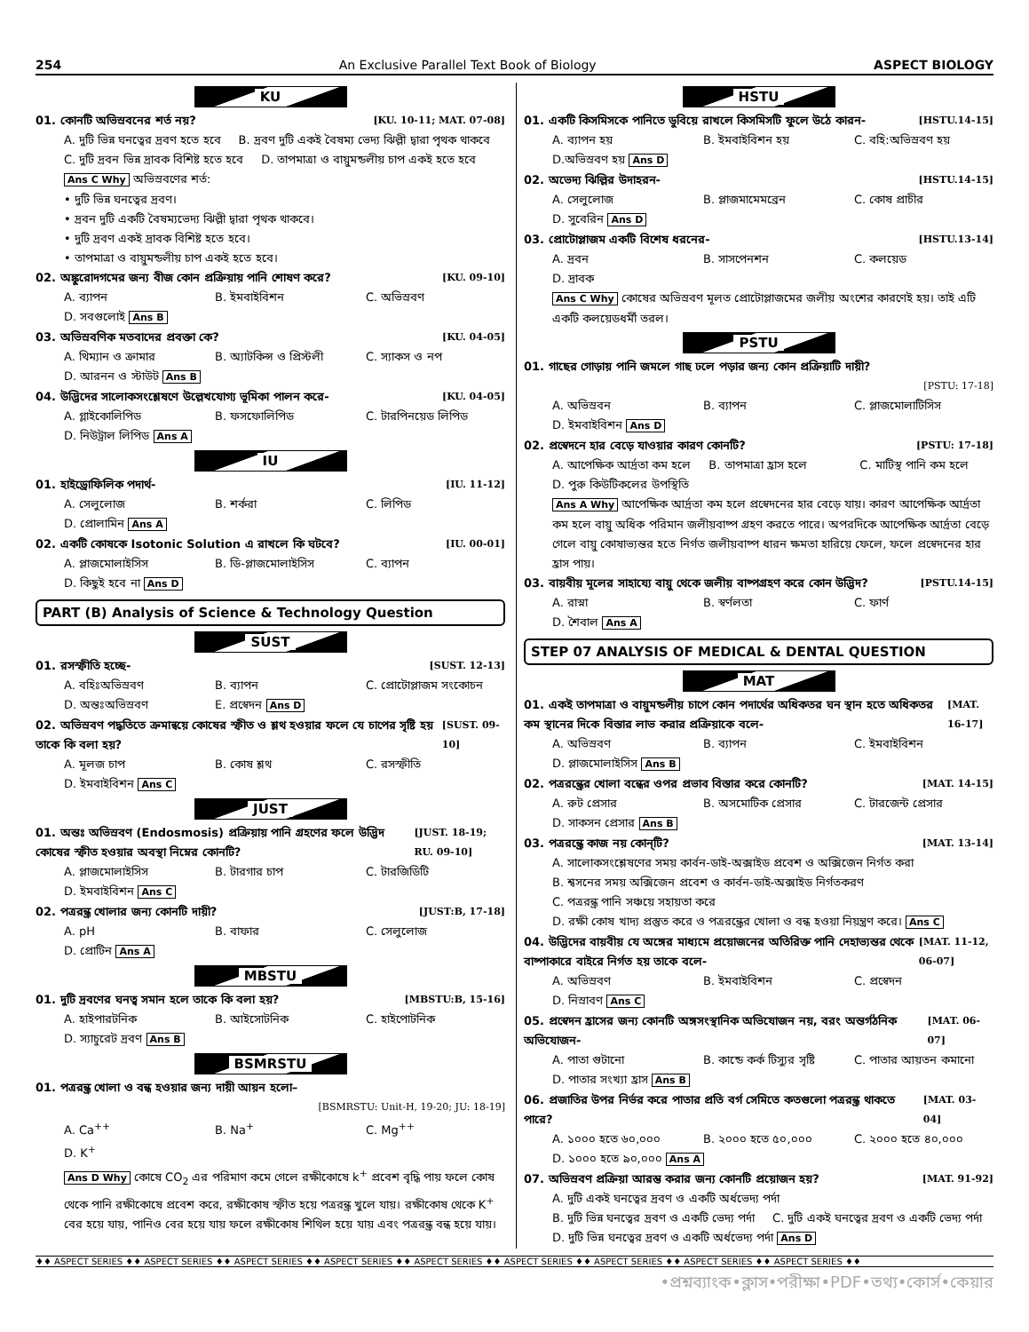254 An Exclusive Parallel Text Book of Biology ASPECT BIOLOGY
KU
01. কোনটি অভিস্রবনের শর্ত নয়? [KU. 10-11; MAT. 07-08]
A. দুটি ভিন্ন ঘনত্বের দ্রবণ হতে হবে
B. দ্রবণ দুটি একই বৈষম্য ভেদ্য ঝিল্লী দ্বারা পৃথক থাকবে
C. দুটি দ্রবন ভিন্ন দ্রাবক বিশিষ্ট হতে হবে
D. তাপমাত্রা ও বায়ুমন্ডলীয় চাপ একই হতে হবে
Ans C Why অভিস্রবণের শর্ত:
• দুটি ভিন্ন ঘনত্বের দ্রবণ।
• দ্রবন দুটি একটি বৈষম্যভেদ্য ঝিল্লী দ্বারা পৃথক থাকবে।
• দুটি দ্রবণ একই দ্রাবক বিশিষ্ট হতে হবে।
• তাপমাত্রা ও বায়ুমন্ডলীয় চাপ একই হতে হবে।
02. অঙ্কুরোদগমের জন্য বীজ কোন প্রক্রিয়ায় পানি শোষণ করে? [KU. 09-10]
A. ব্যাপন B. ইমবাইবিশন C. অভিস্রবণ D. সবগুলোই Ans B
03. অভিস্রবণিক মতবাদের প্রবক্তা কে? [KU. 04-05]
A. থিম্যান ও ক্রামার B. অ্যাটকিন্স ও প্রিস্টলী C. স্যাকস ও নপ D. আরনন ও স্টাউট Ans B
04. উদ্ভিদের সালোকসংশ্লেষণে উল্লেখযোগ্য ভূমিকা পালন করে- [KU. 04-05]
A. গ্লাইকোলিপিড B. ফসফোলিপিড C. টারপিনয়েড লিপিড D. নিউট্রাল লিপিড Ans A
IU
01. হাইড্রোফিলিক পদার্থ- [IU. 11-12]
A. সেলুলোজ B. শর্করা C. লিপিড D. প্রোলামিন Ans A
02. একটি কোষকে Isotonic Solution এ রাখলে কি ঘটবে? [IU. 00-01]
A. প্লাজমোলাইসিস B. ডি-প্লাজমোলাইসিস C. ব্যাপন D. কিছুই হবে না Ans D
PART (B) Analysis of Science & Technology Question
SUST
01. রসস্ফীতি হচ্ছে- [SUST. 12-13]
A. বহিঃঅভিস্রবণ B. ব্যাপন C. প্রোটোপ্লাজম সংকোচন D. অন্তঃঅভিস্রবণ E. প্রস্বেদন Ans D
02. অভিস্রবণ পদ্ধতিতে ক্রমান্বয়ে কোষের স্ফীত ও শ্লথ হওয়ার ফলে যে চাপের সৃষ্টি হয় তাকে কি বলা হয়? [SUST. 09-10]
A. মূলজ চাপ B. কোষ শ্লথ C. রসস্ফীতি D. ইমবাইবিশন Ans C
JUST
01. অন্তঃ অভিস্রবণ (Endosmosis) প্রক্রিয়ায় পানি গ্রহণের ফলে উদ্ভিদ কোষের স্ফীত হওয়ার অবস্থা নিম্নের কোনটি? [JUST. 18-19; RU. 09-10]
A. প্লাজমোলাইসিস B. টারগার চাপ C. টারজিডিটি D. ইমবাইবিশন Ans C
02. পত্ররন্ধ্র খোলার জন্য কোনটি দায়ী? [JUST:B, 17-18]
A. pH B. বাফার C. সেলুলোজ D. প্রোটিন Ans A
MBSTU
01. দুটি দ্রবণের ঘনত্ব সমান হলে তাকে কি বলা হয়? [MBSTU:B, 15-16]
A. হাইপারটনিক B. আইসোটনিক C. হাইপোটনিক D. স্যাচুরেট দ্রবণ Ans B
BSMRSTU
01. পত্ররন্ধ্র খোলা ও বন্ধ হওয়ার জন্য দায়ী আয়ন হলো–
[BSMRSTU: Unit-H, 19-20; JU: 18-19]
A. Ca<sup>++</sup> B. Na<sup>+</sup> C. Mg<sup>++</sup> D. K<sup>+</sup>
Ans D Why কোষে CO<sub>2</sub> এর পরিমাণ কমে গেলে রক্ষীকোষে k<sup>+</sup> প্রবেশ বৃদ্ধি পায় ফলে কোষ থেকে পানি রক্ষীকোষে প্রবেশ করে, রক্ষীকোষ স্ফীত হয়ে পত্ররন্ধ্র খুলে যায়। রক্ষীকোষ থেকে K<sup>+</sup> বের হয়ে যায়, পানিও বের হয়ে যায় ফলে রক্ষীকোষ শিথিল হয়ে যায় এবং পত্ররন্ধ্র বন্ধ হয়ে যায়।
HSTU
01. একটি কিসমিসকে পানিতে ডুবিয়ে রাখলে কিসমিসটি ফুলে উঠে কারন- [HSTU.14-15]
A. ব্যাপন হয় B. ইমবাইবিশন হয় C. বহি:অভিস্রবণ হয় D.অভিস্রবণ হয় Ans D
02. অভেদ্য ঝিল্লির উদাহরন- [HSTU.14-15]
A. সেলুলোজ B. প্লাজমামেমব্রেন C. কোষ প্রাচীর D. সুবেরিন Ans D
03. প্রোটোপ্লাজম একটি বিশেষ ধরনের- [HSTU.13-14]
A. দ্রবন B. সাসপেনশন C. কলয়েড D. দ্রাবক
Ans C Why কোষের অভিস্রবণ মূলত প্রোটোপ্লাজমের জলীয় অংশের কারণেই হয়। তাই এটি একটি কলয়েডধর্মী তরল।
PSTU
01. গাছের গোড়ায় পানি জমলে গাছ ঢলে পড়ার জন্য কোন প্রক্রিয়াটি দায়ী?
[PSTU: 17-18]
A. অভিস্রবন B. ব্যাপন C. প্লাজমোলাটিসিস D. ইমবাইবিশন Ans D
02. প্রস্বেদনে হার বেড়ে যাওয়ার কারণ কোনটি? [PSTU: 17-18]
A. আপেক্ষিক আর্দ্রতা কম হলে B. তাপমাত্রা হ্রাস হলে C. মাটিস্থ পানি কম হলে D. পুরু কিউটিকলের উপস্থিতি
Ans A Why আপেক্ষিক আর্দ্রতা কম হলে প্রস্বেদনের হার বেড়ে যায়। কারণ আপেক্ষিক আর্দ্রতা কম হলে বায়ু অধিক পরিমান জলীয়বাষ্প গ্রহণ করতে পারে। অপরদিকে আপেক্ষিক আর্দ্রতা বেড়ে গেলে বায়ু কোষাভ্যন্তর হতে নির্গত জলীয়বাষ্প ধারন ক্ষমতা হারিয়ে ফেলে, ফলে প্রস্বেদনের হার হ্রাস পায়।
03. বায়বীয় মূলের সাহায্যে বায়ু থেকে জলীয় বাষ্পগ্রহণ করে কোন উদ্ভিদ? [PSTU.14-15]
A. রাস্না B. স্বর্ণলতা C. ফার্ণ D. শৈবাল Ans A
STEP 07 ANALYSIS OF MEDICAL & DENTAL QUESTION
MAT
01. একই তাপমাত্রা ও বায়ুমন্ডলীয় চাপে কোন পদার্থের অধিকতর ঘন স্থান হতে অধিকতর কম স্থানের দিকে বিস্তার লাভ করার প্রক্রিয়াকে বলে- [MAT. 16-17]
A. অভিস্রবণ B. ব্যাপন C. ইমবাইবিশন D. প্লাজমোলাইসিস Ans B
02. পত্ররন্ধ্রের খোলা বন্ধের ওপর প্রভাব বিস্তার করে কোনটি? [MAT. 14-15]
A. রুট প্রেসার B. অসমোটিক প্রেসার C. টারজেন্ট প্রেসার D. সাকসন প্রেসার Ans B
03. পত্ররন্ধ্রে কাজ নয় কোন্‌টি? [MAT. 13-14]
A. সালোকসংশ্লেষণের সময় কার্বন-ডাই-অক্সাইড প্রবেশ ও অক্সিজেন নির্গত করা
B. শ্বসনের সময় অক্সিজেন প্রবেশ ও কার্বন-ডাই-অক্সাইড নির্গতকরণ
C. পত্ররন্ধ্র পানি সঞ্চয়ে সহায়তা করে
D. রক্ষী কোষ খাদ্য প্রস্তুত করে ও পত্ররন্ধ্রের খোলা ও বন্ধ হওয়া নিয়ন্ত্রণ করে। Ans C
04. উদ্ভিদের বায়বীয় যে অঙ্গের মাধ্যমে প্রয়োজনের অতিরিক্ত পানি দেহাভ্যন্তর থেকে বাষ্পাকারে বাইরে নির্গত হয় তাকে বলে- [MAT. 11-12, 06-07]
A. অভিস্রবণ B. ইমবাইবিশন C. প্রস্বেদন D. নিস্রাবণ Ans C
05. প্রস্বেদন হ্রাসের জন্য কোনটি অঙ্গসংস্থানিক অভিযোজন নয়, বরং অন্তর্গঠনিক অভিযোজন- [MAT. 06-07]
A. পাতা গুটানো B. কান্ডে কর্ক টিস্যুর সৃষ্টি C. পাতার আয়তন কমানো D. পাতার সংখ্যা হ্রাস Ans B
06. প্রজাতির উপর নির্ভর করে পাতার প্রতি বর্গ সেমিতে কতগুলো পত্ররন্ধ্র থাকতে পারে? [MAT. 03-04]
A. ১০০০ হতে ৬০,০০০ B. ২০০০ হতে ৫০,০০০ C. ২০০০ হতে ৪০,০০০ D. ১০০০ হতে ৯০,০০০ Ans A
07. অভিস্রবণ প্রক্রিয়া আরম্ভ করার জন্য কোনটি প্রয়োজন হয়? [MAT. 91-92]
A. দুটি একই ঘনত্বের দ্রবণ ও একটি অর্ধভেদ্য পর্দা
B. দুটি ভিন্ন ঘনত্বের দ্রবণ ও একটি ভেদ্য পর্দা
C. দুটি একই ঘনত্বের দ্রবণ ও একটি ভেদ্য পর্দা
D. দুটি ভিন্ন ঘনত্বের দ্রবণ ও একটি অর্ধভেদ্য পর্দা Ans D
♦♦ ASPECT SERIES ♦♦ ASPECT SERIES ♦♦ ASPECT SERIES ♦♦ ASPECT SERIES ♦♦ ASPECT SERIES ♦♦ ASPECT SERIES ♦♦ ASPECT SERIES ♦♦ ASPECT SERIES ♦♦ ASPECT SERIES ♦♦
•প্রশ্নব্যাংক•ক্লাস•পরীক্ষা•PDF•তথ্য•কোর্স•কেয়ার